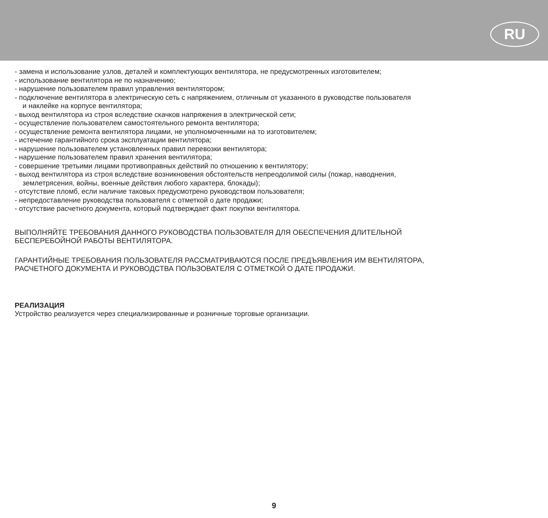RU
- замена и использование узлов, деталей и комплектующих вентилятора, не предусмотренных изготовителем;
- использование вентилятора не по назначению;
- нарушение пользователем правил управления вентилятором;
- подключение вентилятора в электрическую сеть с напряжением, отличным от указанного в руководстве пользователя
и наклейке на корпусе вентилятора;
- выход вентилятора из строя вследствие скачков напряжения в электрической сети;
- осуществление пользователем самостоятельного ремонта вентилятора;
- осуществление ремонта вентилятора лицами, не уполномоченными на то изготовителем;
- истечение гарантийного срока эксплуатации вентилятора;
- нарушение пользователем установленных правил перевозки вентилятора;
- нарушение пользователем правил хранения вентилятора;
- совершение третьими лицами противоправных действий по отношению к вентилятору;
- выход вентилятора из строя вследствие возникновения обстоятельств непреодолимой силы (пожар, наводнения,
землетрясения, войны, военные действия любого характера, блокады);
- отсутствие пломб, если наличие таковых предусмотрено руководством пользователя;
- непредоставление руководства пользователя с отметкой о дате продажи;
- отсутствие расчетного документа, который подтверждает факт покупки вентилятора.
ВЫПОЛНЯЙТЕ ТРЕБОВАНИЯ ДАННОГО РУКОВОДСТВА ПОЛЬЗОВАТЕЛЯ ДЛЯ ОБЕСПЕЧЕНИЯ ДЛИТЕЛЬНОЙ
БЕСПЕРЕБОЙНОЙ РАБОТЫ ВЕНТИЛЯТОРА.
ГАРАНТИЙНЫЕ ТРЕБОВАНИЯ ПОЛЬЗОВАТЕЛЯ РАССМАТРИВАЮТСЯ ПОСЛЕ ПРЕДЪЯВЛЕНИЯ ИМ ВЕНТИЛЯТОРА,
РАСЧЕТНОГО ДОКУМЕНТА И РУКОВОДСТВА ПОЛЬЗОВАТЕЛЯ С ОТМЕТКОЙ О ДАТЕ ПРОДАЖИ.
РЕАЛИЗАЦИЯ
Устройство реализуется через специализированные и розничные торговые организации.
9